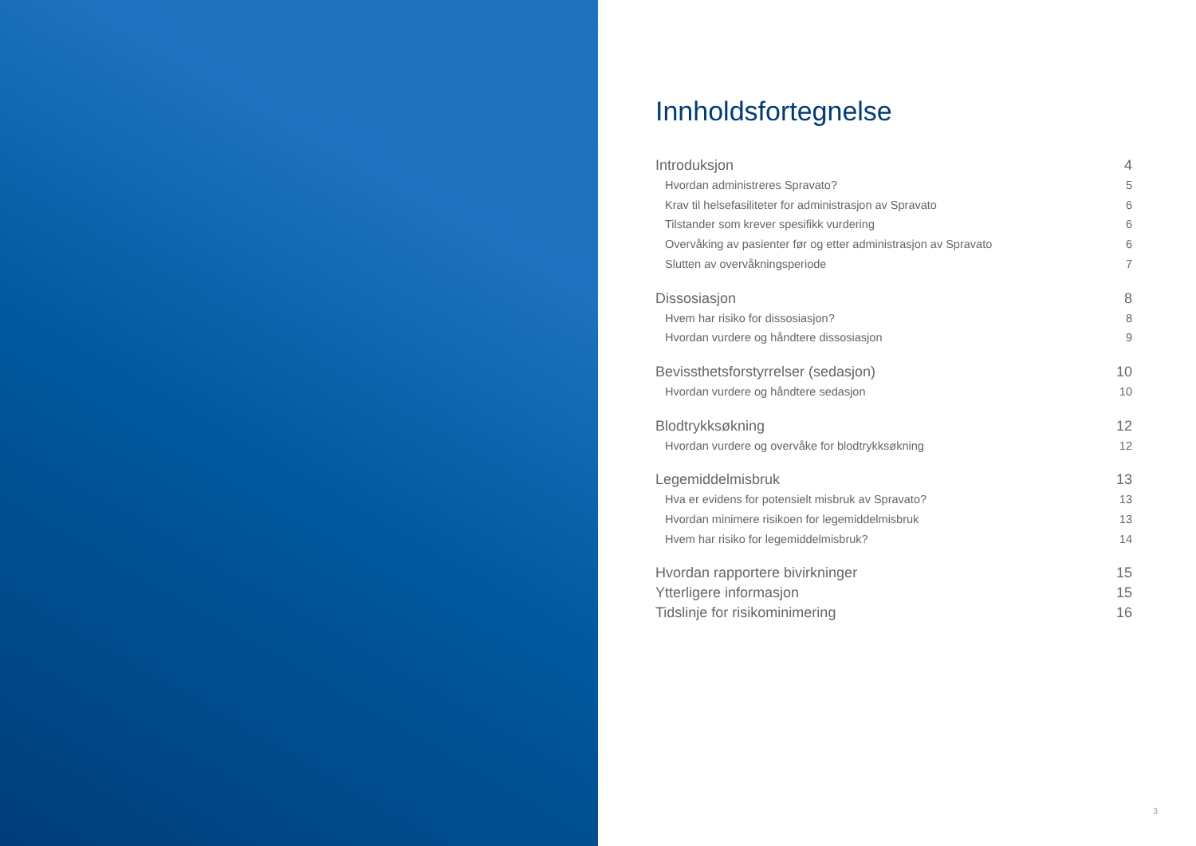Innholdsfortegnelse
Introduksjon 4
Hvordan administreres Spravato? 5
Krav til helsefasiliteter for administrasjon av Spravato 6
Tilstander som krever spesifikk vurdering 6
Overvåking av pasienter før og etter administrasjon av Spravato 6
Slutten av overvåkningsperiode 7
Dissosiasjon 8
Hvem har risiko for dissosiasjon? 8
Hvordan vurdere og håndtere dissosiasjon 9
Bevissthetsforstyrrelser (sedasjon) 10
Hvordan vurdere og håndtere sedasjon 10
Blodtrykksøkning 12
Hvordan vurdere og overvåke for blodtrykksøkning 12
Legemiddelmisbruk 13
Hva er evidens for potensielt misbruk av Spravato? 13
Hvordan minimere risikoen for legemiddelmisbruk 13
Hvem har risiko for legemiddelmisbruk? 14
Hvordan rapportere bivirkninger 15
Ytterligere informasjon 15
Tidslinje for risikominimering 16
3